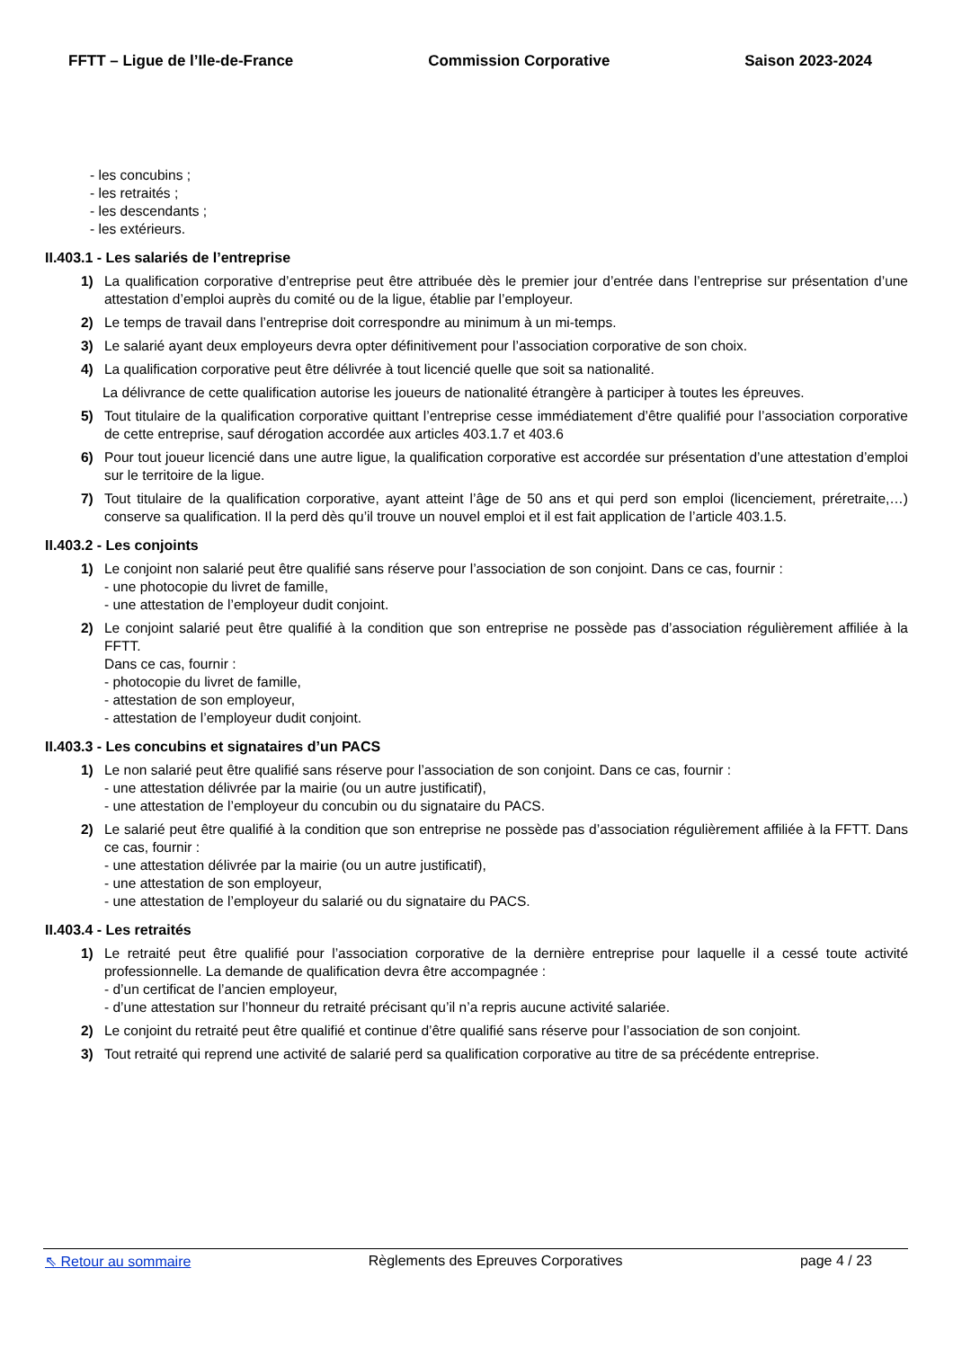FFTT – Ligue de l’Ile-de-France Commission Corporative Saison 2023-2024
- les concubins ;
- les retraités ;
- les descendants ;
- les extérieurs.
II.403.1 - Les salariés de l’entreprise
1) La qualification corporative d’entreprise peut être attribuée dès le premier jour d’entrée dans l’entreprise sur présentation d’une attestation d’emploi auprès du comité ou de la ligue, établie par l’employeur.
2) Le temps de travail dans l’entreprise doit correspondre au minimum à un mi-temps.
3) Le salarié ayant deux employeurs devra opter définitivement pour l’association corporative de son choix.
4) La qualification corporative peut être délivrée à tout licencié quelle que soit sa nationalité.
La délivrance de cette qualification autorise les joueurs de nationalité étrangère à participer à toutes les épreuves.
5) Tout titulaire de la qualification corporative quittant l’entreprise cesse immédiatement d’être qualifié pour l’association corporative de cette entreprise, sauf dérogation accordée aux articles 403.1.7 et 403.6
6) Pour tout joueur licencié dans une autre ligue, la qualification corporative est accordée sur présentation d’une attestation d’emploi sur le territoire de la ligue.
7) Tout titulaire de la qualification corporative, ayant atteint l’âge de 50 ans et qui perd son emploi (licenciement, préretraite,…) conserve sa qualification. Il la perd dès qu’il trouve un nouvel emploi et il est fait application de l’article 403.1.5.
II.403.2 - Les conjoints
1) Le conjoint non salarié peut être qualifié sans réserve pour l’association de son conjoint. Dans ce cas, fournir :
- une photocopie du livret de famille,
- une attestation de l’employeur dudit conjoint.
2) Le conjoint salarié peut être qualifié à la condition que son entreprise ne possède pas d’association régulièrement affiliée à la FFTT.
Dans ce cas, fournir :
- photocopie du livret de famille,
- attestation de son employeur,
- attestation de l’employeur dudit conjoint.
II.403.3 - Les concubins et signataires d’un PACS
1) Le non salarié peut être qualifié sans réserve pour l’association de son conjoint. Dans ce cas, fournir :
- une attestation délivrée par la mairie (ou un autre justificatif),
- une attestation de l’employeur du concubin ou du signataire du PACS.
2) Le salarié peut être qualifié à la condition que son entreprise ne possède pas d’association régulièrement affiliée à la FFTT. Dans ce cas, fournir :
- une attestation délivrée par la mairie (ou un autre justificatif),
- une attestation de son employeur,
- une attestation de l’employeur du salarié ou du signataire du PACS.
II.403.4 - Les retraités
1) Le retraité peut être qualifié pour l’association corporative de la dernière entreprise pour laquelle il a cessé toute activité professionnelle. La demande de qualification devra être accompagnée :
- d’un certificat de l’ancien employeur,
- d’une attestation sur l’honneur du retraité précisant qu’il n’a repris aucune activité salariée.
2) Le conjoint du retraité peut être qualifié et continue d’être qualifié sans réserve pour l’association de son conjoint.
3) Tout retraité qui reprend une activité de salarié perd sa qualification corporative au titre de sa précédente entreprise.
⇖ Retour au sommaire Règlements des Epreuves Corporatives page 4 / 23